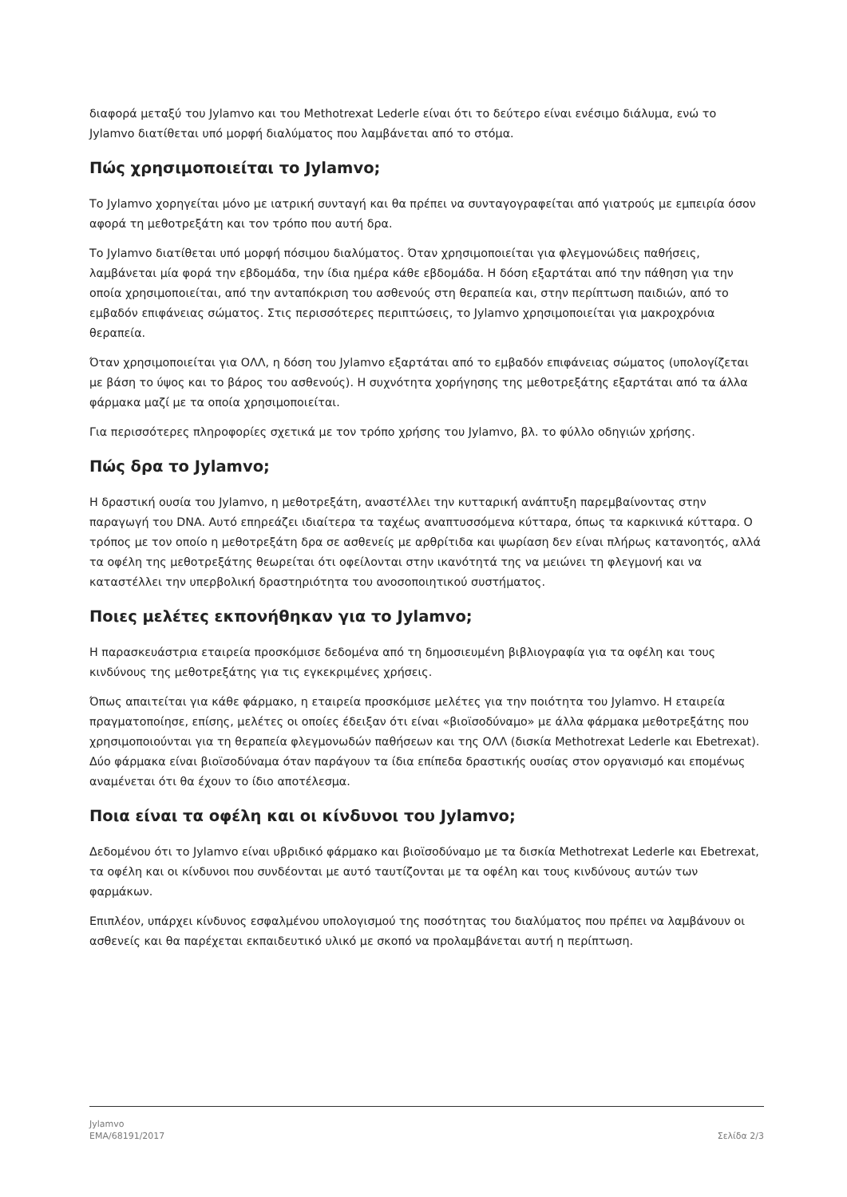διαφορά μεταξύ του Jylamvo και του Methotrexat Lederle είναι ότι το δεύτερο είναι ενέσιμο διάλυμα, ενώ το Jylamvo διατίθεται υπό μορφή διαλύματος που λαμβάνεται από το στόμα.
Πώς χρησιμοποιείται το Jylamvo;
Το Jylamvo χορηγείται μόνο με ιατρική συνταγή και θα πρέπει να συνταγογραφείται από γιατρούς με εμπειρία όσον αφορά τη μεθοτρεξάτη και τον τρόπο που αυτή δρα.
Το Jylamvo διατίθεται υπό μορφή πόσιμου διαλύματος. Όταν χρησιμοποιείται για φλεγμονώδεις παθήσεις, λαμβάνεται μία φορά την εβδομάδα, την ίδια ημέρα κάθε εβδομάδα. Η δόση εξαρτάται από την πάθηση για την οποία χρησιμοποιείται, από την ανταπόκριση του ασθενούς στη θεραπεία και, στην περίπτωση παιδιών, από το εμβαδόν επιφάνειας σώματος. Στις περισσότερες περιπτώσεις, το Jylamvo χρησιμοποιείται για μακροχρόνια θεραπεία.
Όταν χρησιμοποιείται για ΟΛΛ, η δόση του Jylamvo εξαρτάται από το εμβαδόν επιφάνειας σώματος (υπολογίζεται με βάση το ύψος και το βάρος του ασθενούς). Η συχνότητα χορήγησης της μεθοτρεξάτης εξαρτάται από τα άλλα φάρμακα μαζί με τα οποία χρησιμοποιείται.
Για περισσότερες πληροφορίες σχετικά με τον τρόπο χρήσης του Jylamvo, βλ. το φύλλο οδηγιών χρήσης.
Πώς δρα το Jylamvo;
Η δραστική ουσία του Jylamvo, η μεθοτρεξάτη, αναστέλλει την κυτταρική ανάπτυξη παρεμβαίνοντας στην παραγωγή του DNA. Αυτό επηρεάζει ιδιαίτερα τα ταχέως αναπτυσσόμενα κύτταρα, όπως τα καρκινικά κύτταρα. Ο τρόπος με τον οποίο η μεθοτρεξάτη δρα σε ασθενείς με αρθρίτιδα και ψωρίαση δεν είναι πλήρως κατανοητός, αλλά τα οφέλη της μεθοτρεξάτης θεωρείται ότι οφείλονται στην ικανότητά της να μειώνει τη φλεγμονή και να καταστέλλει την υπερβολική δραστηριότητα του ανοσοποιητικού συστήματος.
Ποιες μελέτες εκπονήθηκαν για το Jylamvo;
Η παρασκευάστρια εταιρεία προσκόμισε δεδομένα από τη δημοσιευμένη βιβλιογραφία για τα οφέλη και τους κινδύνους της μεθοτρεξάτης για τις εγκεκριμένες χρήσεις.
Όπως απαιτείται για κάθε φάρμακο, η εταιρεία προσκόμισε μελέτες για την ποιότητα του Jylamvo. Η εταιρεία πραγματοποίησε, επίσης, μελέτες οι οποίες έδειξαν ότι είναι «βιοϊσοδύναμο» με άλλα φάρμακα μεθοτρεξάτης που χρησιμοποιούνται για τη θεραπεία φλεγμονωδών παθήσεων και της ΟΛΛ (δισκία Methotrexat Lederle και Ebetrexat). Δύο φάρμακα είναι βιοϊσοδύναμα όταν παράγουν τα ίδια επίπεδα δραστικής ουσίας στον οργανισμό και επομένως αναμένεται ότι θα έχουν το ίδιο αποτέλεσμα.
Ποια είναι τα οφέλη και οι κίνδυνοι του Jylamvo;
Δεδομένου ότι το Jylamvo είναι υβριδικό φάρμακο και βιοϊσοδύναμο με τα δισκία Methotrexat Lederle και Ebetrexat, τα οφέλη και οι κίνδυνοι που συνδέονται με αυτό ταυτίζονται με τα οφέλη και τους κινδύνους αυτών των φαρμάκων.
Επιπλέον, υπάρχει κίνδυνος εσφαλμένου υπολογισμού της ποσότητας του διαλύματος που πρέπει να λαμβάνουν οι ασθενείς και θα παρέχεται εκπαιδευτικό υλικό με σκοπό να προλαμβάνεται αυτή η περίπτωση.
Jylamvo
EMA/68191/2017
Σελίδα 2/3